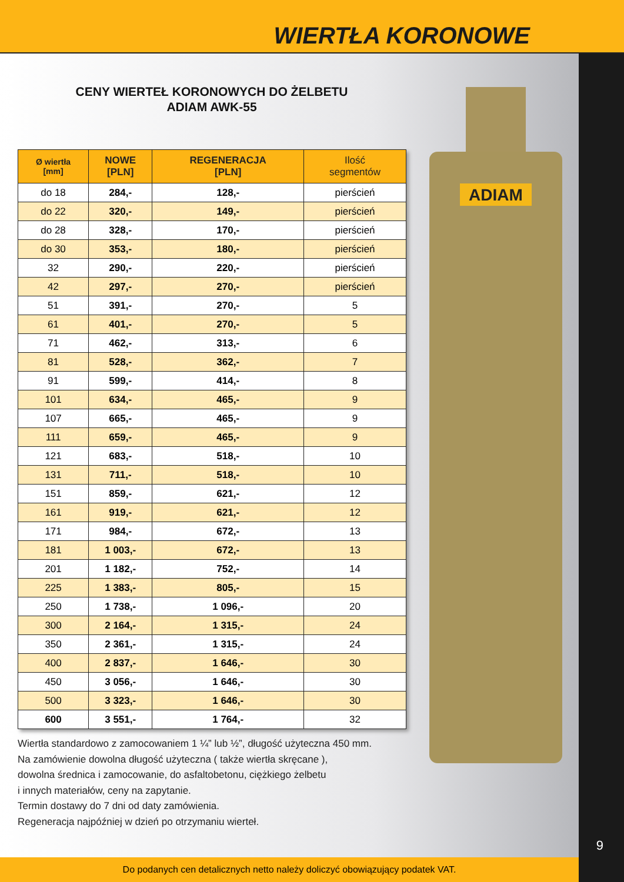WIERTŁA KORONOWE
CENY WIERTEŁ KORONOWYCH DO ŻELBETU
ADIAM AWK-55
ADIAM
| Ø wiertła [mm] | NOWE [PLN] | REGENERACJA [PLN] | Ilość segmentów |
| --- | --- | --- | --- |
| do 18 | 284,- | 128,- | pierścień |
| do 22 | 320,- | 149,- | pierścień |
| do 28 | 328,- | 170,- | pierścień |
| do 30 | 353,- | 180,- | pierścień |
| 32 | 290,- | 220,- | pierścień |
| 42 | 297,- | 270,- | pierścień |
| 51 | 391,- | 270,- | 5 |
| 61 | 401,- | 270,- | 5 |
| 71 | 462,- | 313,- | 6 |
| 81 | 528,- | 362,- | 7 |
| 91 | 599,- | 414,- | 8 |
| 101 | 634,- | 465,- | 9 |
| 107 | 665,- | 465,- | 9 |
| 111 | 659,- | 465,- | 9 |
| 121 | 683,- | 518,- | 10 |
| 131 | 711,- | 518,- | 10 |
| 151 | 859,- | 621,- | 12 |
| 161 | 919,- | 621,- | 12 |
| 171 | 984,- | 672,- | 13 |
| 181 | 1 003,- | 672,- | 13 |
| 201 | 1 182,- | 752,- | 14 |
| 225 | 1 383,- | 805,- | 15 |
| 250 | 1 738,- | 1 096,- | 20 |
| 300 | 2 164,- | 1 315,- | 24 |
| 350 | 2 361,- | 1 315,- | 24 |
| 400 | 2 837,- | 1 646,- | 30 |
| 450 | 3 056,- | 1 646,- | 30 |
| 500 | 3 323,- | 1 646,- | 30 |
| 600 | 3 551,- | 1 764,- | 32 |
Wiertła standardowo z zamocowaniem 1 ¼” lub ½”, długość użyteczna 450 mm.
Na zamówienie dowolna długość użyteczna ( także wiertła skręcane ),
dowolna średnica i zamocowanie, do asfaltobetonu, ciężkiego żelbetu
i innych materiałów, ceny na zapytanie.
Termin dostawy do 7 dni od daty zamówienia.
Regeneracja najpóźniej w dzień po otrzymaniu wierteł.
9
Do podanych cen detalicznych netto należy doliczyć obowiązujący podatek VAT.